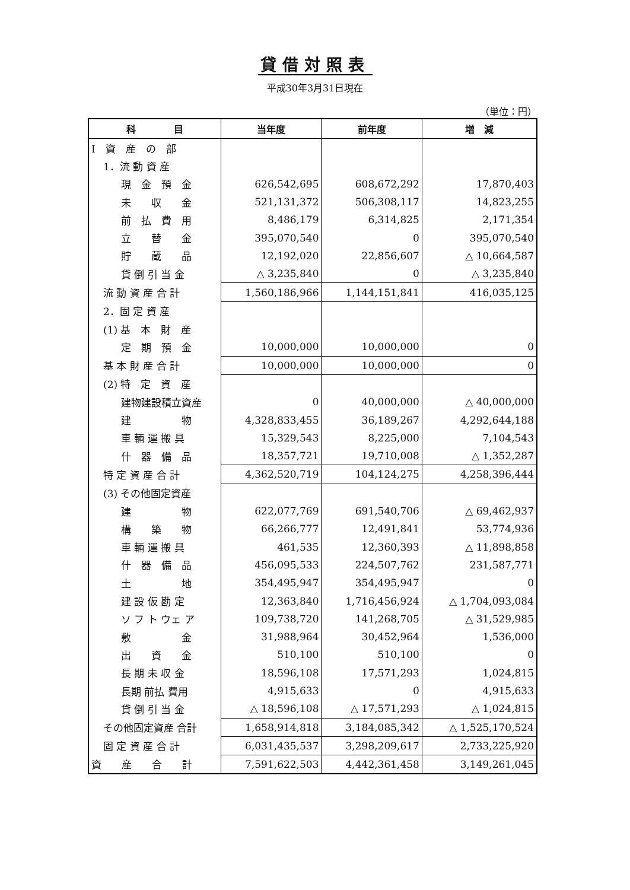貸借対照表
平成30年3月31日現在
（単位：円）
| 科 目 | 当年度 | 前年度 | 増 減 |
| --- | --- | --- | --- |
| Ⅰ 資 産 の 部 | | | |
| 1．流 動 資 産 | | | |
| 現 金 預 金 | 626,542,695 | 608,672,292 | 17,870,403 |
| 未 収 金 | 521,131,372 | 506,308,117 | 14,823,255 |
| 前 払 費 用 | 8,486,179 | 6,314,825 | 2,171,354 |
| 立 替 金 | 395,070,540 | 0 | 395,070,540 |
| 貯 蔵 品 | 12,192,020 | 22,856,607 | △ 10,664,587 |
| 貸 倒 引 当 金 | △ 3,235,840 | 0 | △ 3,235,840 |
| 流 動 資 産 合 計 | 1,560,186,966 | 1,144,151,841 | 416,035,125 |
| 2．固 定 資 産 | | | |
| (1) 基 本 財 産 | | | |
| 定 期 預 金 | 10,000,000 | 10,000,000 | 0 |
| 基 本 財 産 合 計 | 10,000,000 | 10,000,000 | 0 |
| (2) 特 定 資 産 | | | |
| 建物建設積立資産 | 0 | 40,000,000 | △ 40,000,000 |
| 建 物 | 4,328,833,455 | 36,189,267 | 4,292,644,188 |
| 車 輛 運 搬 具 | 15,329,543 | 8,225,000 | 7,104,543 |
| 什 器 備 品 | 18,357,721 | 19,710,008 | △ 1,352,287 |
| 特 定 資 産 合 計 | 4,362,520,719 | 104,124,275 | 4,258,396,444 |
| (3) その他固定資産 | | | |
| 建 物 | 622,077,769 | 691,540,706 | △ 69,462,937 |
| 構 築 物 | 66,266,777 | 12,491,841 | 53,774,936 |
| 車 輛 運 搬 具 | 461,535 | 12,360,393 | △ 11,898,858 |
| 什 器 備 品 | 456,095,533 | 224,507,762 | 231,587,771 |
| 土 地 | 354,495,947 | 354,495,947 | 0 |
| 建 設 仮 勘 定 | 12,363,840 | 1,716,456,924 | △ 1,704,093,084 |
| ソ フ ト ウェ ア | 109,738,720 | 141,268,705 | △ 31,529,985 |
| 敷 金 | 31,988,964 | 30,452,964 | 1,536,000 |
| 出 資 金 | 510,100 | 510,100 | 0 |
| 長 期 未 収 金 | 18,596,108 | 17,571,293 | 1,024,815 |
| 長期 前払 費用 | 4,915,633 | 0 | 4,915,633 |
| 貸 倒 引 当 金 | △ 18,596,108 | △ 17,571,293 | △ 1,024,815 |
| その他固定資産 合計 | 1,658,914,818 | 3,184,085,342 | △ 1,525,170,524 |
| 固 定 資 産 合 計 | 6,031,435,537 | 3,298,209,617 | 2,733,225,920 |
| 資 産 合 計 | 7,591,622,503 | 4,442,361,458 | 3,149,261,045 |